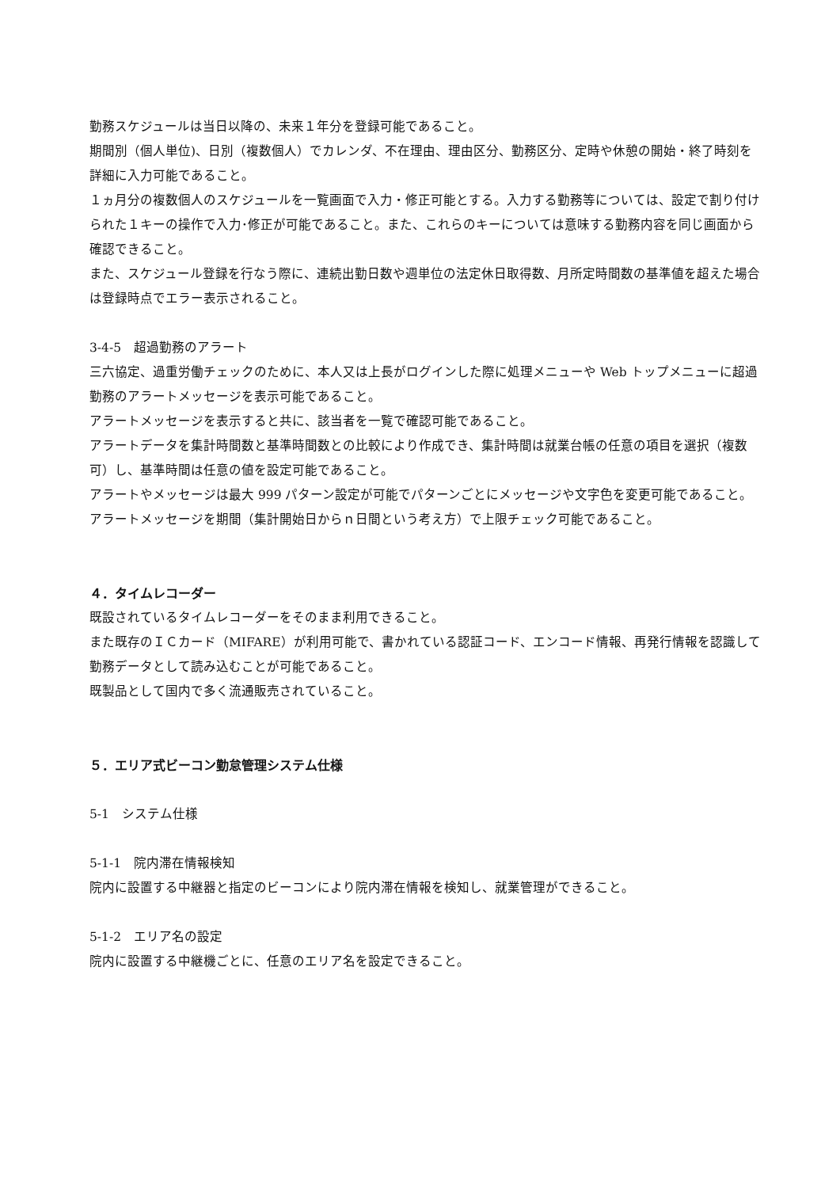勤務スケジュールは当日以降の、未来１年分を登録可能であること。
期間別（個人単位)、日別（複数個人）でカレンダ、不在理由、理由区分、勤務区分、定時や休憩の開始・終了時刻を詳細に入力可能であること。
１ヵ月分の複数個人のスケジュールを一覧画面で入力・修正可能とする。入力する勤務等については、設定で割り付けられた１キーの操作で入力･修正が可能であること。また、これらのキーについては意味する勤務内容を同じ画面から確認できること。
また、スケジュール登録を行なう際に、連続出勤日数や週単位の法定休日取得数、月所定時間数の基準値を超えた場合は登録時点でエラー表示されること。
3-4-5　超過勤務のアラート
三六協定、過重労働チェックのために、本人又は上長がログインした際に処理メニューや Web トップメニューに超過勤務のアラートメッセージを表示可能であること。
アラートメッセージを表示すると共に、該当者を一覧で確認可能であること。
アラートデータを集計時間数と基準時間数との比較により作成でき、集計時間は就業台帳の任意の項目を選択（複数可）し、基準時間は任意の値を設定可能であること。
アラートやメッセージは最大 999 パターン設定が可能でパターンごとにメッセージや文字色を変更可能であること。アラートメッセージを期間（集計開始日からｎ日間という考え方）で上限チェック可能であること。
４．タイムレコーダー
既設されているタイムレコーダーをそのまま利用できること。
また既存のＩＣカード（MIFARE）が利用可能で、書かれている認証コード、エンコード情報、再発行情報を認識して勤務データとして読み込むことが可能であること。
既製品として国内で多く流通販売されていること。
５．エリア式ビーコン勤怠管理システム仕様
5-1　システム仕様
5-1-1　院内滞在情報検知
院内に設置する中継器と指定のビーコンにより院内滞在情報を検知し、就業管理ができること。
5-1-2　エリア名の設定
院内に設置する中継機ごとに、任意のエリア名を設定できること。